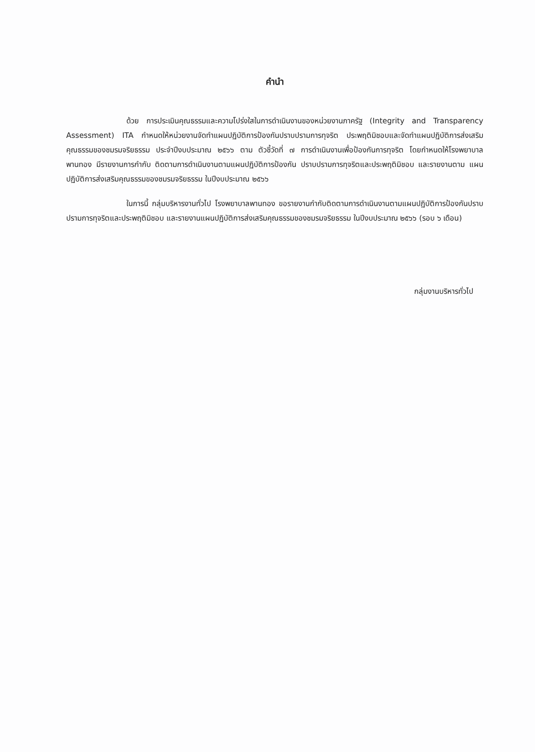คำนำ
ด้วย การประเมินคุณธรรมและความโปร่งใสในการดำเนินงานของหน่วยงานภาครัฐ (Integrity and Transparency Assessment) ITA กำหนดให้หน่วยงานจัดทำแผนปฏิบัติการป้องกันปราบปรามการทุจริต ประพฤติมิชอบและจัดทำแผนปฏิบัติการส่งเสริมคุณธรรมของชมรมจริยธรรม ประจำปีงบประมาณ ๒๕๖๖ ตาม ตัวชี้วัดที่ ๗ การดำเนินงานเพื่อป้องกันการทุจริต โดยกำหนดให้โรงพยาบาลพานทอง มีรายงานการกำกับ ติดตามการดำเนินงานตามแผนปฏิบัติการป้องกัน ปราบปรามการทุจริตและประพฤติมิชอบ และรายงานตาม แผนปฏิบัติการส่งเสริมคุณธรรมของชมรมจริยธรรม ในปีงบประมาณ ๒๕๖๖
ในการนี้ กลุ่มบริหารงานทั่วไป โรงพยาบาลพานทอง ขอรายงานกำกับติดตามการดำเนินงานตามแผนปฏิบัติการป้องกันปราบปรามการทุจริตและประพฤติมิชอบ และรายงานแผนปฏิบัติการส่งเสริมคุณธรรมของชมรมจริยธรรม ในปีงบประมาณ ๒๕๖๖ (รอบ ๖ เดือน)
กลุ่มงานบริหารทั่วไป